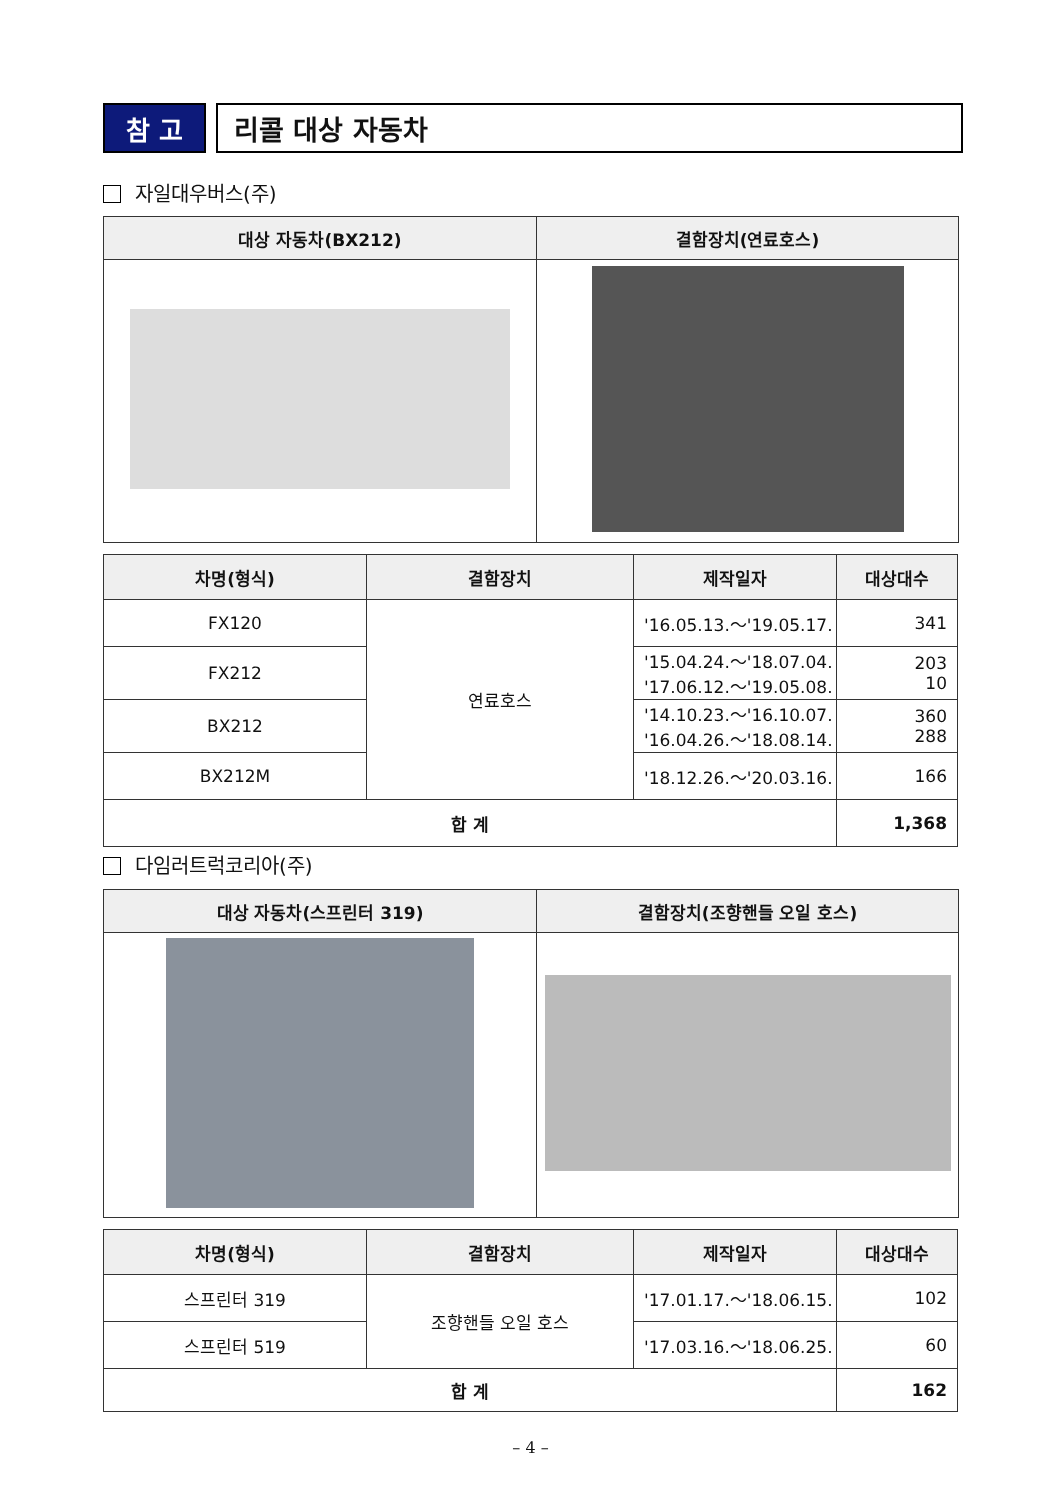참 고 리콜 대상 자동차
자일대우버스(주)
| 대상 자동차(BX212) | 결함장치(연료호스) |
| --- | --- |
| 차명(형식) | 결함장치 | 제작일자 | 대상대수 |
| --- | --- | --- | --- |
| FX120 | 연료호스 | '16.05.13.～'19.05.17. | 341 |
| FX212 | | '15.04.24.～'18.07.04. '17.06.12.～'19.05.08. | 203 10 |
| BX212 | | '14.10.23.～'16.10.07. '16.04.26.～'18.08.14. | 360 288 |
| BX212M | | '18.12.26.～'20.03.16. | 166 |
| 합 계 | | | 1,368 |
다임러트럭코리아(주)
| 대상 자동차(스프린터 319) | 결함장치(조향핸들 오일 호스) |
| --- | --- |
| 차명(형식) | 결함장치 | 제작일자 | 대상대수 |
| --- | --- | --- | --- |
| 스프린터 319 | 조향핸들 오일 호스 | '17.01.17.～'18.06.15. | 102 |
| 스프린터 519 | | '17.03.16.～'18.06.25. | 60 |
| 합 계 | | | 162 |
– 4 –